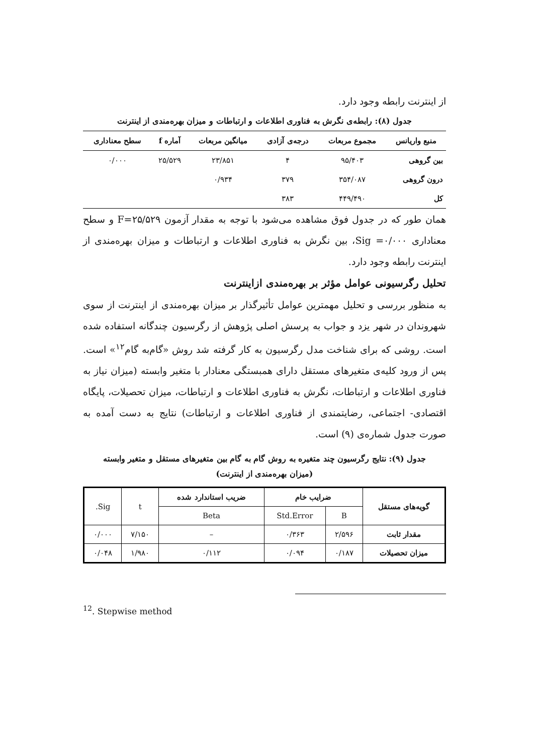از اینترنت رابطه وجود دارد.
جدول (۸): رابطه‌ی نگرش به فناوری اطلاعات و ارتباطات و میزان بهره‌مندی از اینترنت
| منبع واریانس | مجموع مربعات | درجه‌ی آزادی | میانگین مربعات | آماره f | سطح معناداری |
| --- | --- | --- | --- | --- | --- |
| بین گروهی | ۹۵/۴۰۳ | ۴ | ۲۳/۸۵۱ | ۲۵/۵۲۹ | ۰/۰۰۰ |
| درون گروهی | ۳۵۴/۰۸۷ | ۳۷۹ | ۰/۹۳۴ | | |
| کل | ۴۴۹/۴۹۰ | ۳۸۳ | | | |
همان طور که در جدول فوق مشاهده می‌شود با توجه به مقدار آزمون F=۲۵/۵۲۹ و سطح معناداری Sig =۰/۰۰۰، بین نگرش به فناوری اطلاعات و ارتباطات و میزان بهره‌مندی از اینترنت رابطه وجود دارد.
تحلیل رگرسیونی عوامل مؤثر بر بهره‌مندی ازاینترنت
به منظور بررسی و تحلیل مهمترین عوامل تأثیرگذار بر میزان بهره‌مندی از اینترنت از سوی شهروندان در شهر یزد و جواب به پرسش اصلی پژوهش از رگرسیون چندگانه استفاده شده است. روشی که برای شناخت مدل رگرسیون به کار گرفته شد روش «گام‌به گام<sup>۱۲</sup>» است. پس از ورود کلیه‌ی متغیرهای مستقل دارای همبستگی معنادار با متغیر وابسته (میزان نیاز به فناوری اطلاعات و ارتباطات، نگرش به فناوری اطلاعات و ارتباطات، میزان تحصیلات، پایگاه اقتصادی- اجتماعی، رضایتمندی از فناوری اطلاعات و ارتباطات) نتایج به دست آمده به صورت جدول شماره‌ی (۹) است.
جدول (۹): نتایج رگرسیون چند متغیره به روش گام به گام بین متغیرهای مستقل و متغیر وابسته
(میزان بهره‌مندی از اینترنت)
| گویه‌های مستقل | ضرایب خام | | ضریب استاندارد شده | t | Sig. |
| --- | --- | --- | --- | --- | --- |
| | B | Std.Error | Beta | | |
| مقدار ثابت | ۲/۵۹۶ | ۰/۳۶۳ | – | ۷/۱۵۰ | ۰/۰۰۰ |
| میزان تحصیلات | ۰/۱۸۷ | ۰/۰۹۴ | ۰/۱۱۲ | ۱/۹۸۰ | ۰/۰۴۸ |
<sup>12</sup>. Stepwise method